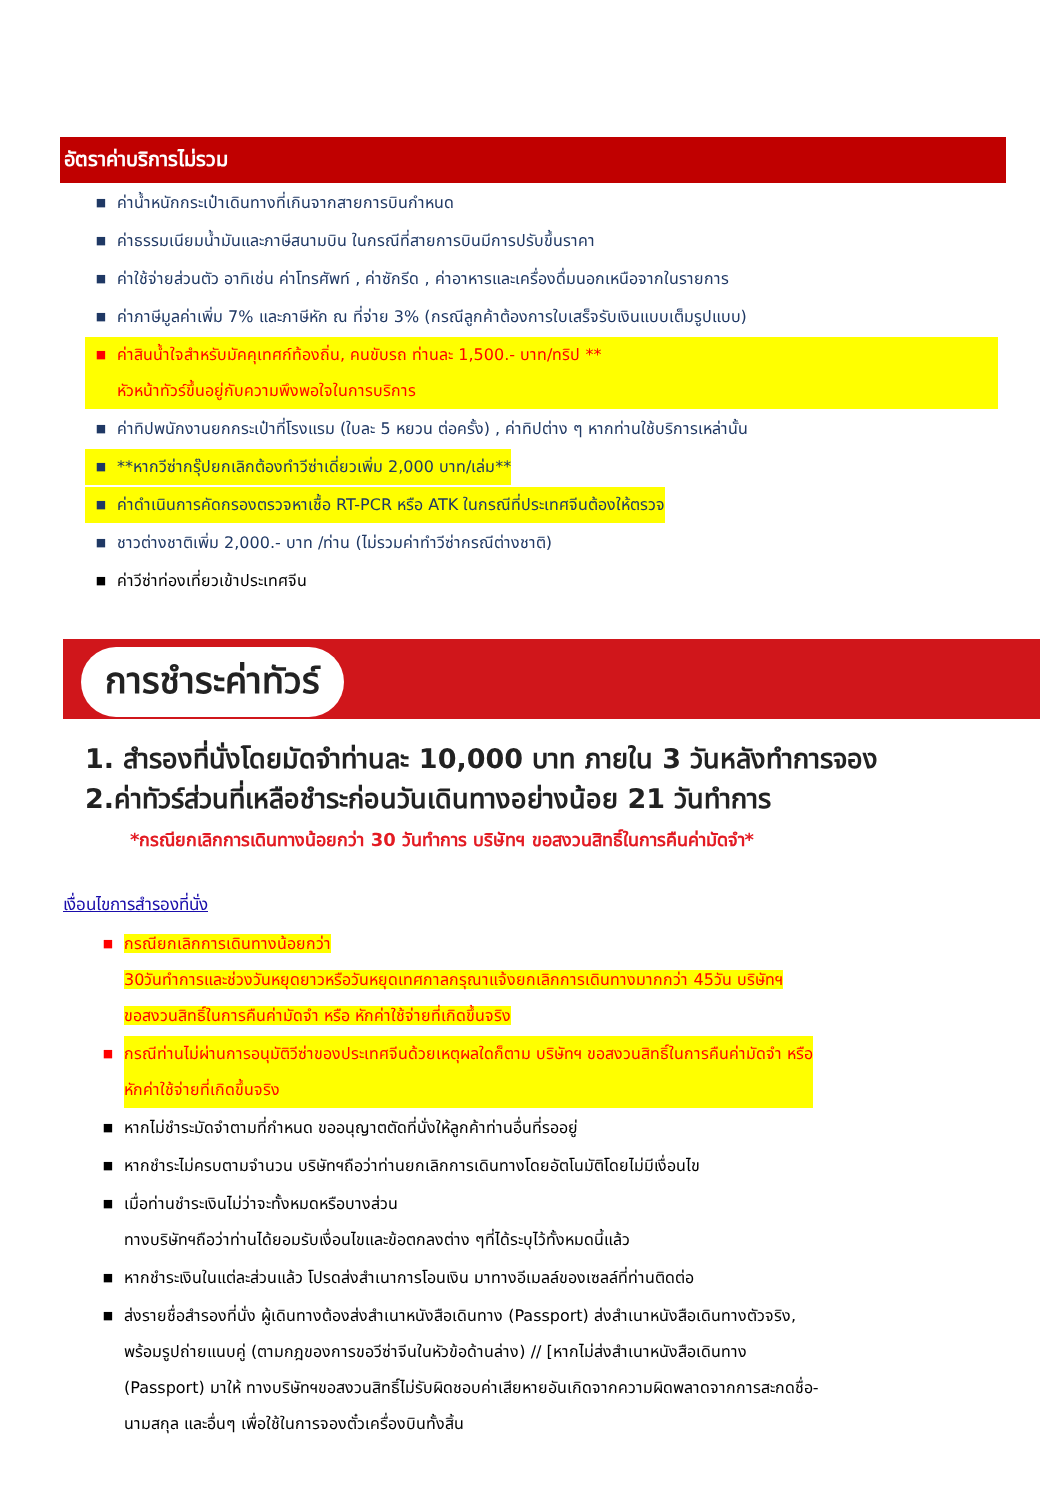อัตราค่าบริการไม่รวม
■ ค่าน้ำหนักกระเป๋าเดินทางที่เกินจากสายการบินกำหนด
■ ค่าธรรมเนียมน้ำมันและภาษีสนามบิน ในกรณีที่สายการบินมีการปรับขึ้นราคา
■ ค่าใช้จ่ายส่วนตัว อาทิเช่น ค่าโทรศัพท์ , ค่าซักรีด , ค่าอาหารและเครื่องดื่มนอกเหนือจากในรายการ
■ ค่าภาษีมูลค่าเพิ่ม 7% และภาษีหัก ณ ที่จ่าย 3% (กรณีลูกค้าต้องการใบเสร็จรับเงินแบบเต็มรูปแบบ)
■ ค่าสินน้ำใจสำหรับมัคคุเทศก์ท้องถิ่น, คนขับรถ ท่านละ 1,500.- บาท/ทริป **
หัวหน้าทัวร์ขึ้นอยู่กับความพึงพอใจในการบริการ
■ ค่าทิปพนักงานยกกระเป๋าที่โรงแรม (ใบละ 5 หยวน ต่อครั้ง) , ค่าทิปต่าง ๆ หากท่านใช้บริการเหล่านั้น
■ **หากวีซ่ากรุ๊ปยกเลิกต้องทำวีซ่าเดี่ยวเพิ่ม 2,000 บาท/เล่ม**
■ ค่าดำเนินการคัดกรองตรวจหาเชื้อ RT-PCR หรือ ATK ในกรณีที่ประเทศจีนต้องให้ตรวจ
■ ชาวต่างชาติเพิ่ม 2,000.- บาท /ท่าน (ไม่รวมค่าทำวีซ่ากรณีต่างชาติ)
■ ค่าวีซ่าท่องเที่ยวเข้าประเทศจีน
การชำระค่าทัวร์
1. สำรองที่นั่งโดยมัดจำท่านละ 10,000 บาท ภายใน 3 วันหลังทำการจอง
2.ค่าทัวร์ส่วนที่เหลือชำระก่อนวันเดินทางอย่างน้อย 21 วันทำการ
*กรณียกเลิกการเดินทางน้อยกว่า 30 วันทำการ บริษัทฯ ขอสงวนสิทธิ์ในการคืนค่ามัดจำ*
เงื่อนไขการสำรองที่นั่ง
■ กรณียกเลิกการเดินทางน้อยกว่า
30วันทำการและช่วงวันหยุดยาวหรือวันหยุดเทศกาลกรุณาแจ้งยกเลิกการเดินทางมากกว่า 45วัน บริษัทฯ
ขอสงวนสิทธิ์ในการคืนค่ามัดจำ หรือ หักค่าใช้จ่ายที่เกิดขึ้นจริง
■ กรณีท่านไม่ผ่านการอนุมัติวีซ่าของประเทศจีนด้วยเหตุผลใดก็ตาม บริษัทฯ ขอสงวนสิทธิ์ในการคืนค่ามัดจำ หรือ
หักค่าใช้จ่ายที่เกิดขึ้นจริง
■ หากไม่ชำระมัดจำตามที่กำหนด ขออนุญาตตัดที่นั่งให้ลูกค้าท่านอื่นที่รออยู่
■ หากชำระไม่ครบตามจำนวน บริษัทฯถือว่าท่านยกเลิกการเดินทางโดยอัตโนมัติโดยไม่มีเงื่อนไข
■ เมื่อท่านชำระเงินไม่ว่าจะทั้งหมดหรือบางส่วน
ทางบริษัทฯถือว่าท่านได้ยอมรับเงื่อนไขและข้อตกลงต่าง ๆที่ได้ระบุไว้ทั้งหมดนี้แล้ว
■ หากชำระเงินในแต่ละส่วนแล้ว โปรดส่งสำเนาการโอนเงิน มาทางอีเมลล์ของเซลล์ที่ท่านติดต่อ
■ ส่งรายชื่อสำรองที่นั่ง ผู้เดินทางต้องส่งสำเนาหนังสือเดินทาง (Passport) ส่งสำเนาหนังสือเดินทางตัวจริง,
พร้อมรูปถ่ายแนบคู่ (ตามกฎของการขอวีซ่าจีนในหัวข้อด้านล่าง) // [หากไม่ส่งสำเนาหนังสือเดินทาง
(Passport) มาให้ ทางบริษัทฯขอสงวนสิทธิ์ไม่รับผิดชอบค่าเสียหายอันเกิดจากความผิดพลาดจากการสะกดชื่อ-
นามสกุล และอื่นๆ เพื่อใช้ในการจองตั๋วเครื่องบินทั้งสิ้น